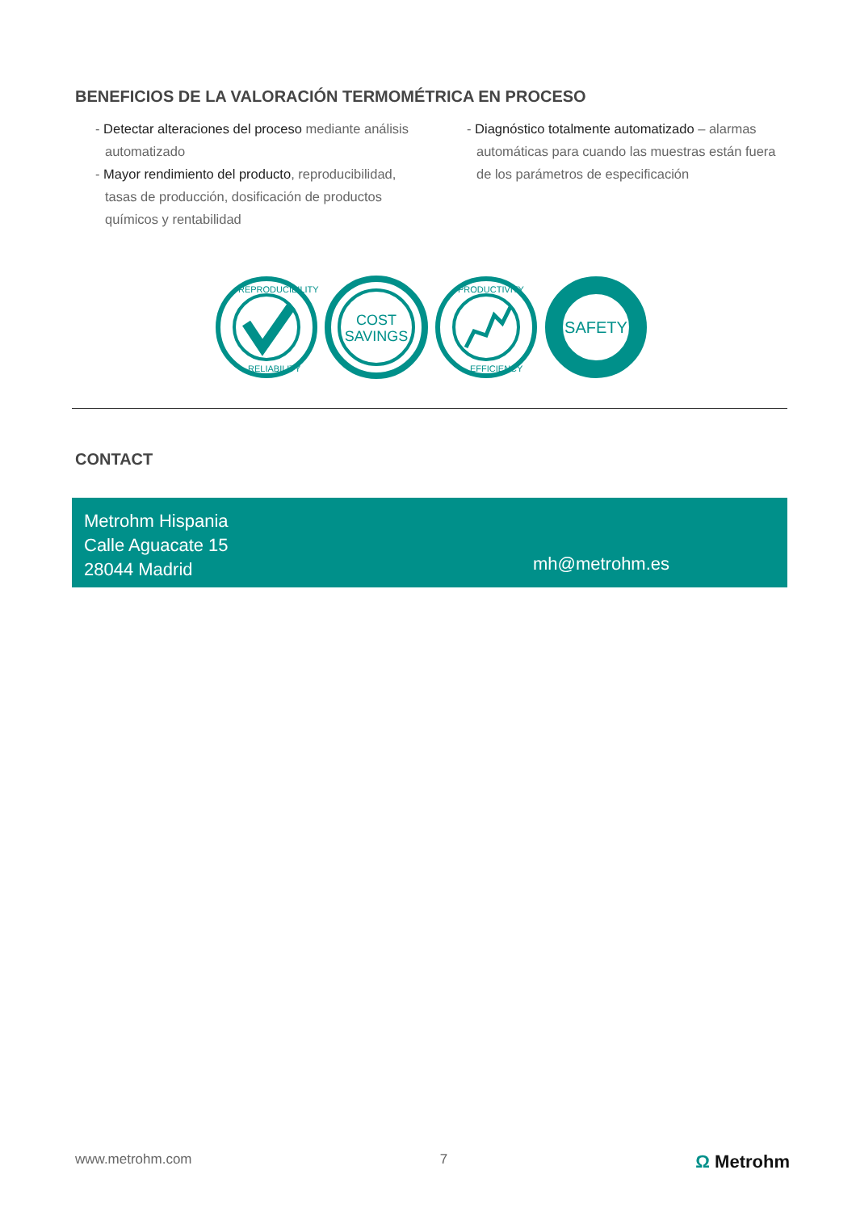BENEFICIOS DE LA VALORACIÓN TERMOMÉTRICA EN PROCESO
- Detectar alteraciones del proceso mediante análisis automatizado
- Mayor rendimiento del producto, reproducibilidad, tasas de producción, dosificación de productos químicos y rentabilidad
- Diagnóstico totalmente automatizado – alarmas automáticas para cuando las muestras están fuera de los parámetros de especificación
REPRODUCIBILITY
RELIABILITY
COST
SAVINGS
PRODUCTIVITY
EFFICIENCY
SAFETY
CONTACT
Metrohm Hispania
Calle Aguacate 15
28044 Madrid
mh@metrohm.es
www.metrohm.com 7 Ω Metrohm